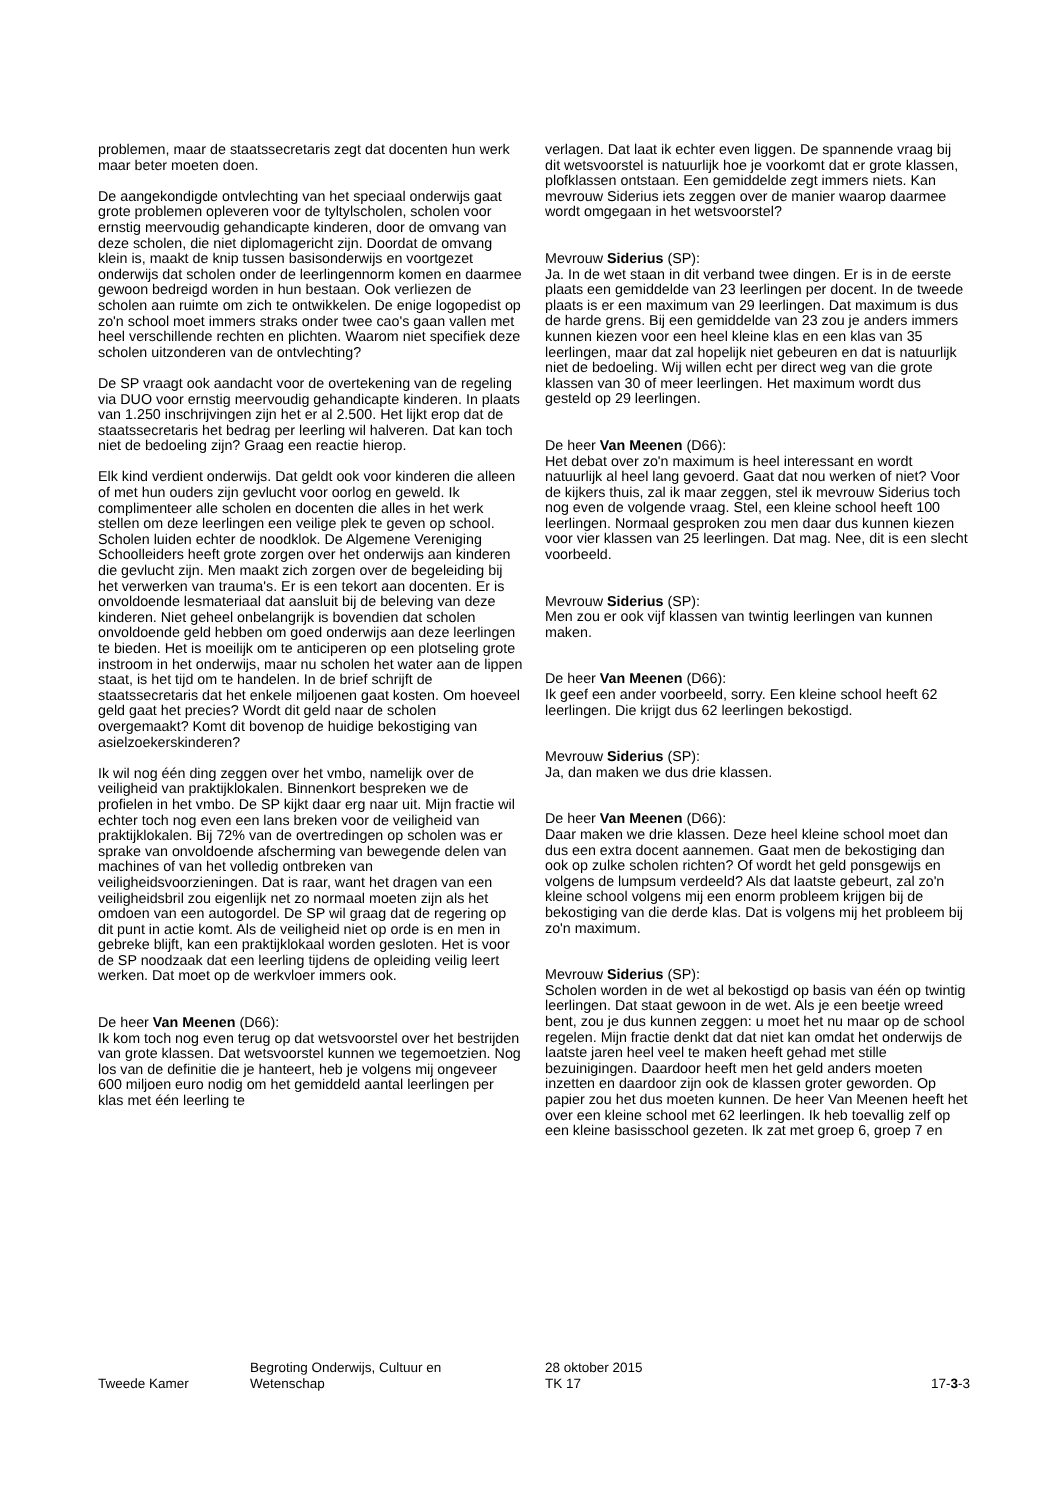problemen, maar de staatssecretaris zegt dat docenten hun werk maar beter moeten doen.
De aangekondigde ontvlechting van het speciaal onderwijs gaat grote problemen opleveren voor de tyltylscholen, scholen voor ernstig meervoudig gehandicapte kinderen, door de omvang van deze scholen, die niet diplomagericht zijn. Doordat de omvang klein is, maakt de knip tussen basisonderwijs en voortgezet onderwijs dat scholen onder de leerlingennorm komen en daarmee gewoon bedreigd worden in hun bestaan. Ook verliezen de scholen aan ruimte om zich te ontwikkelen. De enige logopedist op zo'n school moet immers straks onder twee cao's gaan vallen met heel verschillende rechten en plichten. Waarom niet specifiek deze scholen uitzonderen van de ontvlechting?
De SP vraagt ook aandacht voor de overtekening van de regeling via DUO voor ernstig meervoudig gehandicapte kinderen. In plaats van 1.250 inschrijvingen zijn het er al 2.500. Het lijkt erop dat de staatssecretaris het bedrag per leerling wil halveren. Dat kan toch niet de bedoeling zijn? Graag een reactie hierop.
Elk kind verdient onderwijs. Dat geldt ook voor kinderen die alleen of met hun ouders zijn gevlucht voor oorlog en geweld. Ik complimenteer alle scholen en docenten die alles in het werk stellen om deze leerlingen een veilige plek te geven op school. Scholen luiden echter de noodklok. De Algemene Vereniging Schoolleiders heeft grote zorgen over het onderwijs aan kinderen die gevlucht zijn. Men maakt zich zorgen over de begeleiding bij het verwerken van trauma's. Er is een tekort aan docenten. Er is onvoldoende lesmateriaal dat aansluit bij de beleving van deze kinderen. Niet geheel onbelangrijk is bovendien dat scholen onvoldoende geld hebben om goed onderwijs aan deze leerlingen te bieden. Het is moeilijk om te anticiperen op een plotseling grote instroom in het onderwijs, maar nu scholen het water aan de lippen staat, is het tijd om te handelen. In de brief schrijft de staatssecretaris dat het enkele miljoenen gaat kosten. Om hoeveel geld gaat het precies? Wordt dit geld naar de scholen overgemaakt? Komt dit bovenop de huidige bekostiging van asielzoekerskinderen?
Ik wil nog één ding zeggen over het vmbo, namelijk over de veiligheid van praktijklokalen. Binnenkort bespreken we de profielen in het vmbo. De SP kijkt daar erg naar uit. Mijn fractie wil echter toch nog even een lans breken voor de veiligheid van praktijklokalen. Bij 72% van de overtredingen op scholen was er sprake van onvoldoende afscherming van bewegende delen van machines of van het volledig ontbreken van veiligheidsvoorzieningen. Dat is raar, want het dragen van een veiligheidsbril zou eigenlijk net zo normaal moeten zijn als het omdoen van een autogordel. De SP wil graag dat de regering op dit punt in actie komt. Als de veiligheid niet op orde is en men in gebreke blijft, kan een praktijklokaal worden gesloten. Het is voor de SP noodzaak dat een leerling tijdens de opleiding veilig leert werken. Dat moet op de werkvloer immers ook.
De heer Van Meenen (D66):
Ik kom toch nog even terug op dat wetsvoorstel over het bestrijden van grote klassen. Dat wetsvoorstel kunnen we tegemoetzien. Nog los van de definitie die je hanteert, heb je volgens mij ongeveer 600 miljoen euro nodig om het gemiddeld aantal leerlingen per klas met één leerling te
verlagen. Dat laat ik echter even liggen. De spannende vraag bij dit wetsvoorstel is natuurlijk hoe je voorkomt dat er grote klassen, plofklassen ontstaan. Een gemiddelde zegt immers niets. Kan mevrouw Siderius iets zeggen over de manier waarop daarmee wordt omgegaan in het wetsvoorstel?
Mevrouw Siderius (SP):
Ja. In de wet staan in dit verband twee dingen. Er is in de eerste plaats een gemiddelde van 23 leerlingen per docent. In de tweede plaats is er een maximum van 29 leerlingen. Dat maximum is dus de harde grens. Bij een gemiddelde van 23 zou je anders immers kunnen kiezen voor een heel kleine klas en een klas van 35 leerlingen, maar dat zal hopelijk niet gebeuren en dat is natuurlijk niet de bedoeling. Wij willen echt per direct weg van die grote klassen van 30 of meer leerlingen. Het maximum wordt dus gesteld op 29 leerlingen.
De heer Van Meenen (D66):
Het debat over zo'n maximum is heel interessant en wordt natuurlijk al heel lang gevoerd. Gaat dat nou werken of niet? Voor de kijkers thuis, zal ik maar zeggen, stel ik mevrouw Siderius toch nog even de volgende vraag. Stel, een kleine school heeft 100 leerlingen. Normaal gesproken zou men daar dus kunnen kiezen voor vier klassen van 25 leerlingen. Dat mag. Nee, dit is een slecht voorbeeld.
Mevrouw Siderius (SP):
Men zou er ook vijf klassen van twintig leerlingen van kunnen maken.
De heer Van Meenen (D66):
Ik geef een ander voorbeeld, sorry. Een kleine school heeft 62 leerlingen. Die krijgt dus 62 leerlingen bekostigd.
Mevrouw Siderius (SP):
Ja, dan maken we dus drie klassen.
De heer Van Meenen (D66):
Daar maken we drie klassen. Deze heel kleine school moet dan dus een extra docent aannemen. Gaat men de bekostiging dan ook op zulke scholen richten? Of wordt het geld ponsgewijs en volgens de lumpsum verdeeld? Als dat laatste gebeurt, zal zo'n kleine school volgens mij een enorm probleem krijgen bij de bekostiging van die derde klas. Dat is volgens mij het probleem bij zo'n maximum.
Mevrouw Siderius (SP):
Scholen worden in de wet al bekostigd op basis van één op twintig leerlingen. Dat staat gewoon in de wet. Als je een beetje wreed bent, zou je dus kunnen zeggen: u moet het nu maar op de school regelen. Mijn fractie denkt dat dat niet kan omdat het onderwijs de laatste jaren heel veel te maken heeft gehad met stille bezuinigingen. Daardoor heeft men het geld anders moeten inzetten en daardoor zijn ook de klassen groter geworden. Op papier zou het dus moeten kunnen. De heer Van Meenen heeft het over een kleine school met 62 leerlingen. Ik heb toevallig zelf op een kleine basisschool gezeten. Ik zat met groep 6, groep 7 en
Tweede Kamer
Begroting Onderwijs, Cultuur en
Wetenschap
28 oktober 2015
TK 17
17-3-3